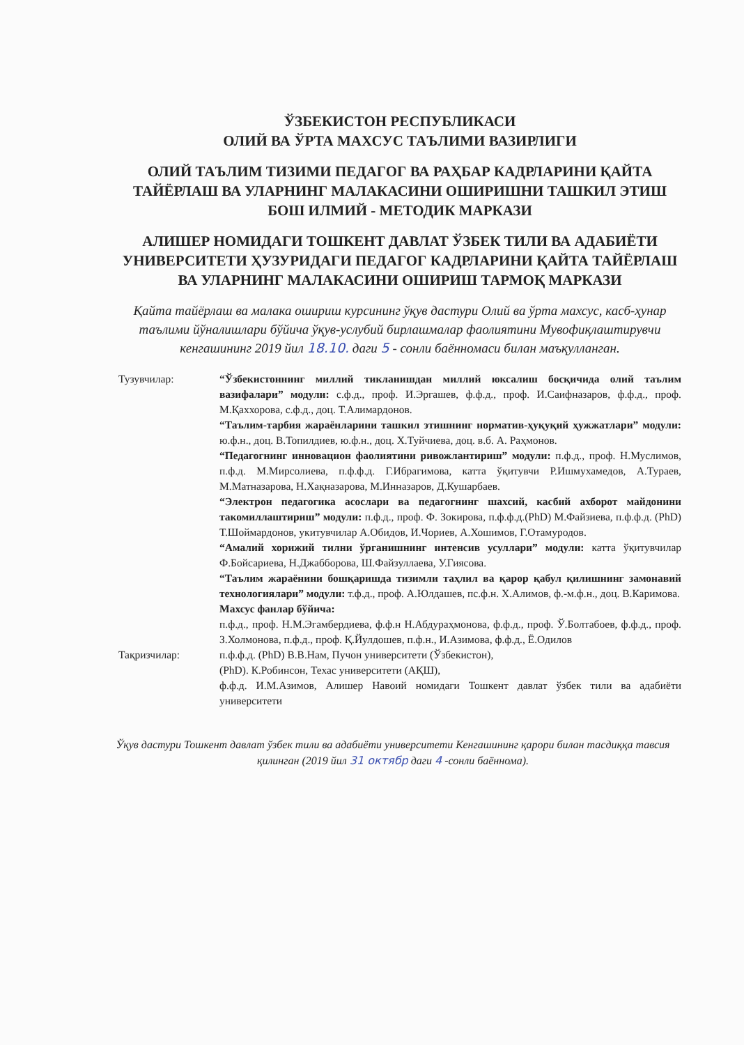ЎЗБЕКИСТОН РЕСПУБЛИКАСИ
ОЛИЙ ВА ЎРТА МАХСУС ТАЪЛИМИ ВАЗИРЛИГИ
ОЛИЙ ТАЪЛИМ ТИЗИМИ ПЕДАГОГ ВА РАҲБАР КАДРЛАРИНИ ҚАЙТА ТАЙЁРЛАШ ВА УЛАРНИНГ МАЛАКАСИНИ ОШИРИШНИ ТАШКИЛ ЭТИШ БОШ ИЛМИЙ - МЕТОДИК МАРКАЗИ
АЛИШЕР НОМИДАГИ ТОШКЕНТ ДАВЛАТ ЎЗБЕК ТИЛИ ВА АДАБИЁТИ УНИВЕРСИТЕТИ ҲУЗУРИДАГИ ПЕДАГОГ КАДРЛАРИНИ ҚАЙТА ТАЙЁРЛАШ ВА УЛАРНИНГ МАЛАКАСИНИ ОШИРИШ ТАРМОҚ МАРКАЗИ
Қайта тайёрлаш ва малака ошириш курсининг ўқув дастури Олий ва ўрта махсус, касб-ҳунар таълими йўналишлари бўйича ўқув-услубий бирлашмалар фаолиятини Мувофиқлаштирувчи кенгашининг 2019 йил 18.10. даги 5 - сонли баённомаси билан маъқулланган.
Тузувчилар: “Ўзбекистоннинг миллий тикланишдан миллий юксалиш босқичида олий таълим вазифалари” модули: с.ф.д., проф. И.Эргашев, ф.ф.д., проф. И.Саифназаров, ф.ф.д., проф. М.Қаххорова, с.ф.д., доц. Т.Алимардонов.
“Таълим-тарбия жараёнларини ташкил этишнинг норматив-ҳуқуқий ҳужжатлари” модули: ю.ф.н., доц. В.Топилдиев, ю.ф.н., доц. Х.Туйчиева, доц. в.б. А. Раҳмонов.
“Педагогнинг инновацион фаолиятини ривожлантириш” модули: п.ф.д., проф. Н.Муслимов, п.ф.д. М.Мирсолиева, п.ф.ф.д. Г.Ибрагимова, катта ўқитувчи Р.Ишмухамедов, А.Тураев, М.Матназарова, Н.Хақназарова, М.Инназаров, Д.Кушарбаев.
“Электрон педагогика асослари ва педагогнинг шахсий, касбий ахборот майдонини такомиллаштириш” модули: п.ф.д., проф. Ф. Зокирова, п.ф.ф.д.(PhD) М.Файзиева, п.ф.ф.д. (PhD) Т.Шоймардонов, укитувчилар А.Обидов, И.Чориев, А.Хошимов, Г.Отамуродов.
“Амалий хорижий тилни ўрганишнинг интенсив усуллари” модули: катта ўқитувчилар Ф.Бойсариева, Н.Джабборова, Ш.Файзуллаева, У.Гиясова.
“Таълим жараёнини бошқаришда тизимли таҳлил ва қарор қабул қилишнинг замонавий технологиялари” модули: т.ф.д., проф. А.Юлдашев, пс.ф.н. Х.Алимов, ф.-м.ф.н., доц. В.Каримова.
Махсус фанлар бўйича:
п.ф.д., проф. Н.М.Эгамбердиева, ф.ф.н Н.Абдураҳмонова, ф.ф.д., проф. Ў.Болтабоев, ф.ф.д., проф. З.Холмонова, п.ф.д., проф. Қ.Йулдошев, п.ф.н., И.Азимова, ф.ф.д., Ё.Одилов
Тақризчилар: п.ф.ф.д. (PhD) В.В.Нам, Пучон университети (Ўзбекистон),
(PhD). К.Робинсон, Техас университети (АҚШ),
ф.ф.д. И.М.Азимов, Алишер Навоий номидаги Тошкент давлат ўзбек тили ва адабиёти университети
Ўқув дастури Тошкент давлат ўзбек тили ва адабиёти университети Кенгашининг қарори билан тасдиққа тавсия қилинган (2019 йил 31 октябр даги 4 -сонли баённома).